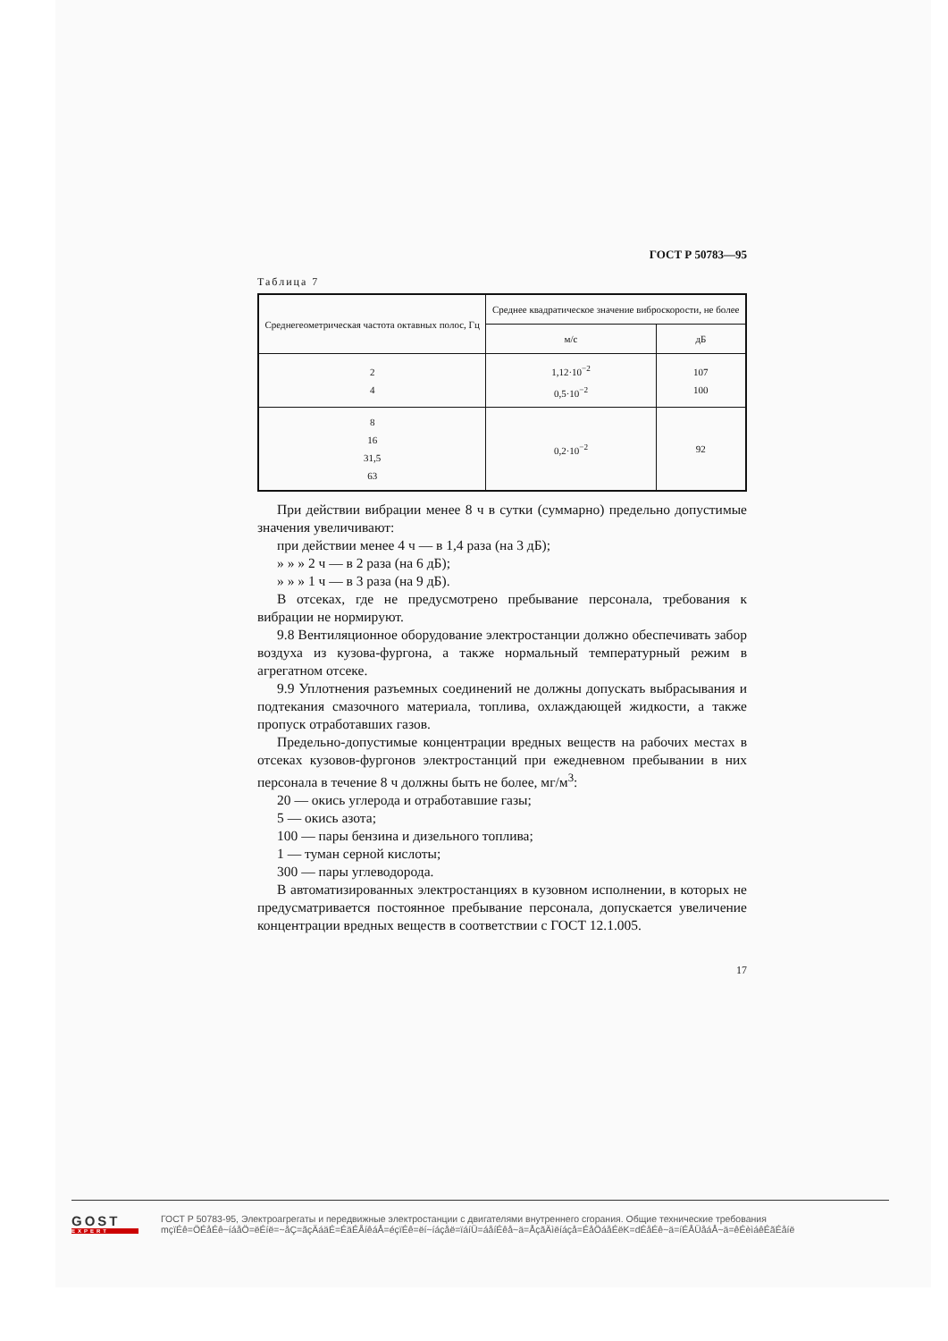ГОСТ Р 50783—95
Таблица 7
| Среднегеометрическая частота октавных полос, Гц | Среднее квадратическое значение виброскорости, не более | |
| --- | --- | --- |
| | м/с | дБ |
| 2 4 | 1,12·10<sup>−2</sup> 0,5·10<sup>−2</sup> | 107 100 |
| 8 16 31,5 63 | 0,2·10<sup>−2</sup> | 92 |
При действии вибрации менее 8 ч в сутки (суммарно) предельно допустимые значения увеличивают:
при действии менее 4 ч — в 1,4 раза (на 3 дБ);
» » » 2 ч — в 2 раза (на 6 дБ);
» » » 1 ч — в 3 раза (на 9 дБ).
В отсеках, где не предусмотрено пребывание персонала, требования к вибрации не нормируют.
9.8 Вентиляционное оборудование электростанции должно обеспечивать забор воздуха из кузова-фургона, а также нормальный температурный режим в агрегатном отсеке.
9.9 Уплотнения разъемных соединений не должны допускать выбрасывания и подтекания смазочного материала, топлива, охлаждающей жидкости, а также пропуск отработавших газов.
Предельно-допустимые концентрации вредных веществ на рабочих местах в отсеках кузовов-фургонов электростанций при ежедневном пребывании в них персонала в течение 8 ч должны быть не более, мг/м<sup>3</sup>:
20 — окись углерода и отработавшие газы;
5 — окись азота;
100 — пары бензина и дизельного топлива;
1 — туман серной кислоты;
300 — пары углеводорода.
В автоматизированных электростанциях в кузовном исполнении, в которых не предусматривается постоянное пребывание персонала, допускается увеличение концентрации вредных веществ в соответствии с ГОСТ 12.1.005.
17
GOST
EXPERT
ГОСТ Р 50783-95, Электроагрегаты и передвижные электростанции с двигателями внутреннего сгорания. Общие технические требования
mçïÉê=ÖÉåÉê~íáåÖ=ëÉíë=~åÇ=ãçÄáäÉ=ÉäÉÅíêáÅ=éçïÉê=ëí~íáçåë=ïáíÜ=áåíÉêå~ä=ÅçãÄìëíáçå=ÉåÖáåÉëK=dÉåÉê~ä=íÉÅÜåáÅ~ä=êÉèìáêÉãÉåíë